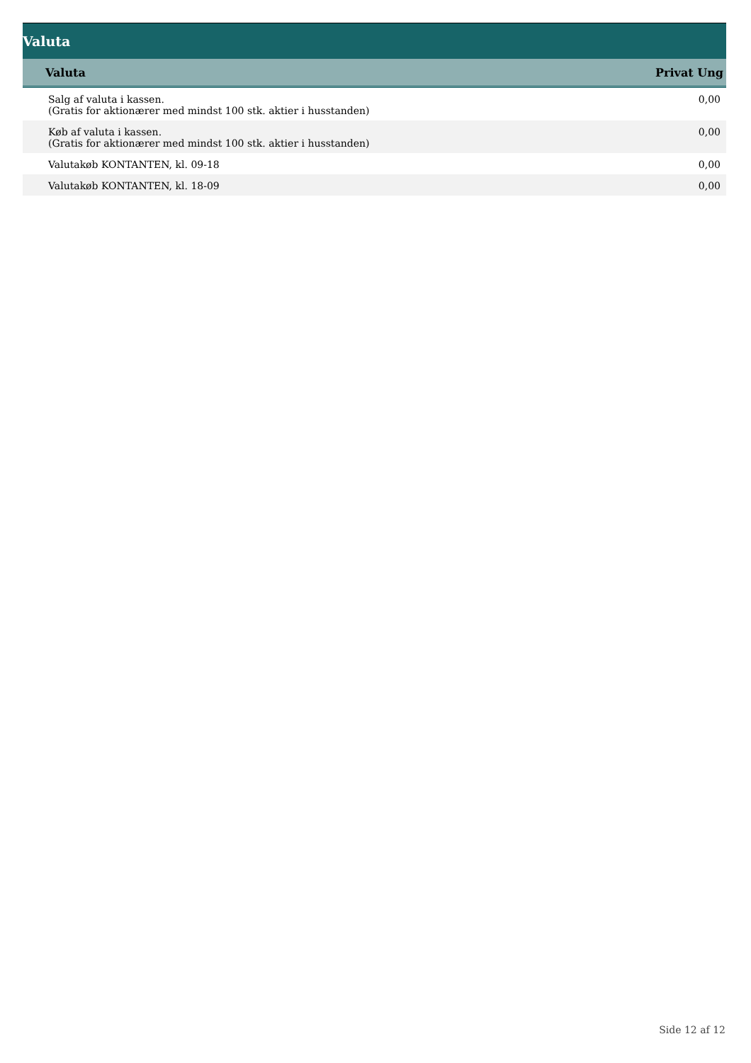Valuta
| Valuta | Privat Ung |
| --- | --- |
| Salg af valuta i kassen. (Gratis for aktionærer med mindst 100 stk. aktier i husstanden) | 0,00 |
| Køb af valuta i kassen. (Gratis for aktionærer med mindst 100 stk. aktier i husstanden) | 0,00 |
| Valutakøb KONTANTEN, kl. 09-18 | 0,00 |
| Valutakøb KONTANTEN, kl. 18-09 | 0,00 |
Side 12 af 12